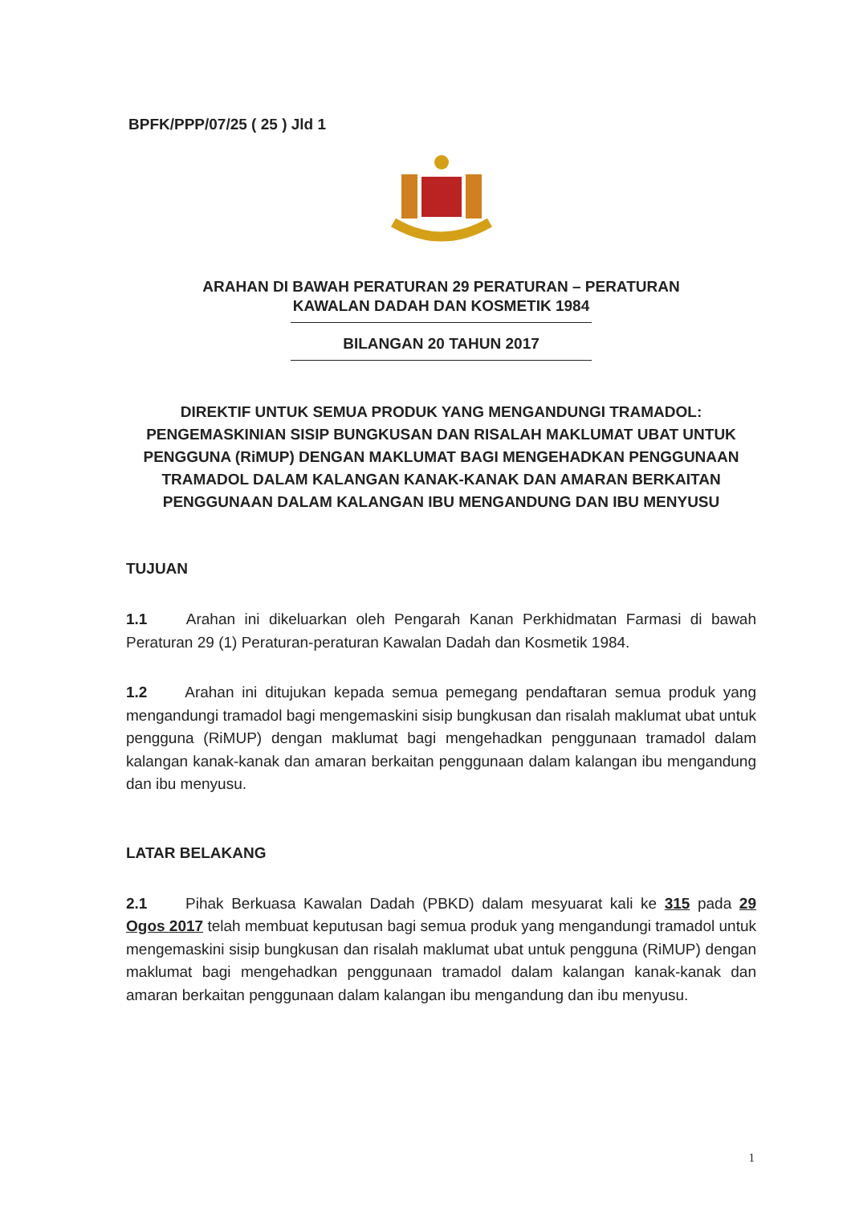BPFK/PPP/07/25 ( 25 ) Jld 1
ARAHAN DI BAWAH PERATURAN 29 PERATURAN – PERATURAN
KAWALAN DADAH DAN KOSMETIK 1984
BILANGAN 20 TAHUN 2017
DIREKTIF UNTUK SEMUA PRODUK YANG MENGANDUNGI TRAMADOL: PENGEMASKINIAN SISIP BUNGKUSAN DAN RISALAH MAKLUMAT UBAT UNTUK PENGGUNA (RiMUP) DENGAN MAKLUMAT BAGI MENGEHADKAN PENGGUNAAN TRAMADOL DALAM KALANGAN KANAK-KANAK DAN AMARAN BERKAITAN PENGGUNAAN DALAM KALANGAN IBU MENGANDUNG DAN IBU MENYUSU
TUJUAN
1.1 Arahan ini dikeluarkan oleh Pengarah Kanan Perkhidmatan Farmasi di bawah Peraturan 29 (1) Peraturan-peraturan Kawalan Dadah dan Kosmetik 1984.
1.2 Arahan ini ditujukan kepada semua pemegang pendaftaran semua produk yang mengandungi tramadol bagi mengemaskini sisip bungkusan dan risalah maklumat ubat untuk pengguna (RiMUP) dengan maklumat bagi mengehadkan penggunaan tramadol dalam kalangan kanak-kanak dan amaran berkaitan penggunaan dalam kalangan ibu mengandung dan ibu menyusu.
LATAR BELAKANG
2.1 Pihak Berkuasa Kawalan Dadah (PBKD) dalam mesyuarat kali ke 315 pada 29 Ogos 2017 telah membuat keputusan bagi semua produk yang mengandungi tramadol untuk mengemaskini sisip bungkusan dan risalah maklumat ubat untuk pengguna (RiMUP) dengan maklumat bagi mengehadkan penggunaan tramadol dalam kalangan kanak-kanak dan amaran berkaitan penggunaan dalam kalangan ibu mengandung dan ibu menyusu.
1